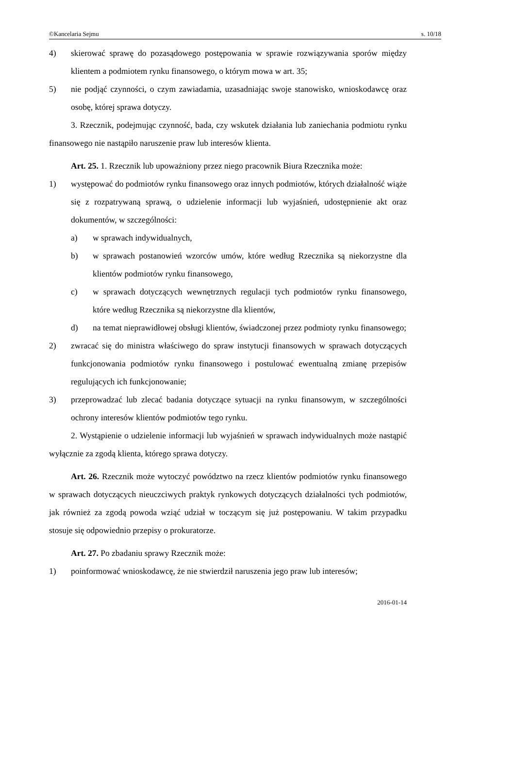©Kancelaria Sejmu s. 10/18
4) skierować sprawę do pozasądowego postępowania w sprawie rozwiązywania sporów między klientem a podmiotem rynku finansowego, o którym mowa w art. 35;
5) nie podjąć czynności, o czym zawiadamia, uzasadniając swoje stanowisko, wnioskodawcę oraz osobę, której sprawa dotyczy.
3. Rzecznik, podejmując czynność, bada, czy wskutek działania lub zaniechania podmiotu rynku finansowego nie nastąpiło naruszenie praw lub interesów klienta.
Art. 25. 1. Rzecznik lub upoważniony przez niego pracownik Biura Rzecznika może:
1) występować do podmiotów rynku finansowego oraz innych podmiotów, których działalność wiąże się z rozpatrywaną sprawą, o udzielenie informacji lub wyjaśnień, udostępnienie akt oraz dokumentów, w szczególności:
a) w sprawach indywidualnych,
b) w sprawach postanowień wzorców umów, które według Rzecznika są niekorzystne dla klientów podmiotów rynku finansowego,
c) w sprawach dotyczących wewnętrznych regulacji tych podmiotów rynku finansowego, które według Rzecznika są niekorzystne dla klientów,
d) na temat nieprawidłowej obsługi klientów, świadczonej przez podmioty rynku finansowego;
2) zwracać się do ministra właściwego do spraw instytucji finansowych w sprawach dotyczących funkcjonowania podmiotów rynku finansowego i postulować ewentualną zmianę przepisów regulujących ich funkcjonowanie;
3) przeprowadzać lub zlecać badania dotyczące sytuacji na rynku finansowym, w szczególności ochrony interesów klientów podmiotów tego rynku.
2. Wystąpienie o udzielenie informacji lub wyjaśnień w sprawach indywidualnych może nastąpić wyłącznie za zgodą klienta, którego sprawa dotyczy.
Art. 26. Rzecznik może wytoczyć powództwo na rzecz klientów podmiotów rynku finansowego w sprawach dotyczących nieuczciwych praktyk rynkowych dotyczących działalności tych podmiotów, jak również za zgodą powoda wziąć udział w toczącym się już postępowaniu. W takim przypadku stosuje się odpowiednio przepisy o prokuratorze.
Art. 27. Po zbadaniu sprawy Rzecznik może:
1) poinformować wnioskodawcę, że nie stwierdził naruszenia jego praw lub interesów;
2016-01-14